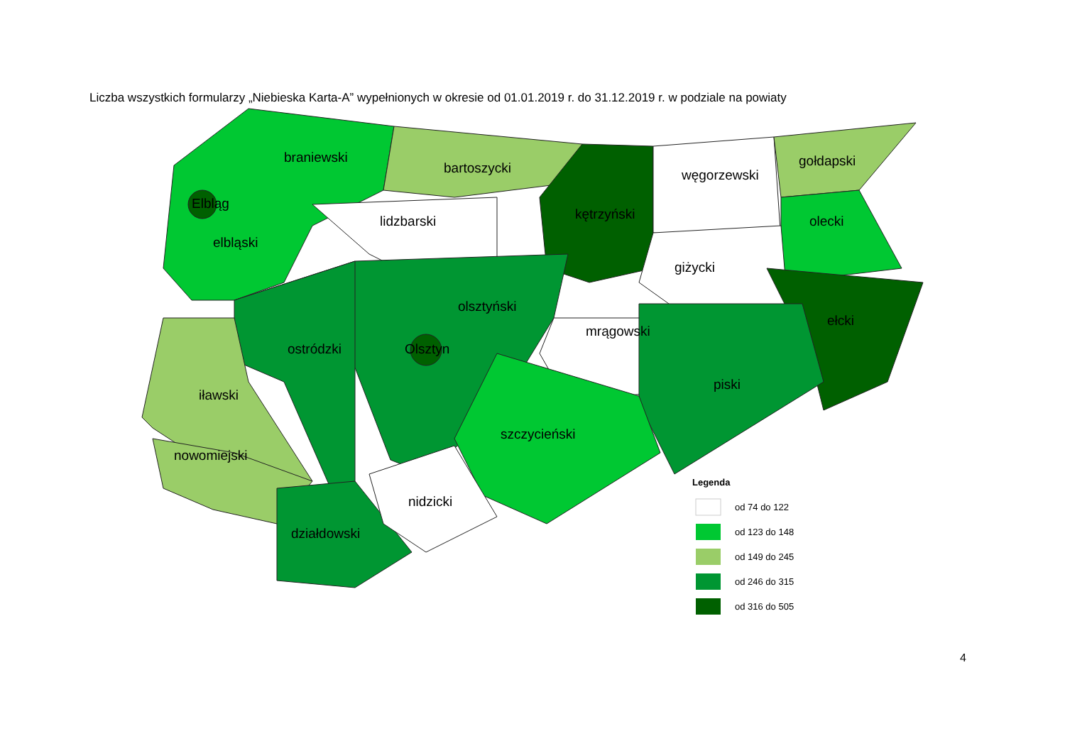Liczba wszystkich formularzy „Niebieska Karta-A” wypełnionych w okresie od 01.01.2019 r. do 31.12.2019 r. w podziale na powiaty
braniewski
bartoszycki
kętrzyński
węgorzewski
gołdapski
olecki
Elbląg
elbląski
lidzbarski
giżycki
olsztyński
mrągowski
ełcki
ostródzki
Olsztyn
iławski
piski
szczycieński
nowomiejski
nidzicki
działdowski
Legenda
od 74 do 122
od 123 do 148
od 149 do 245
od 246 do 315
od 316 do 505
4